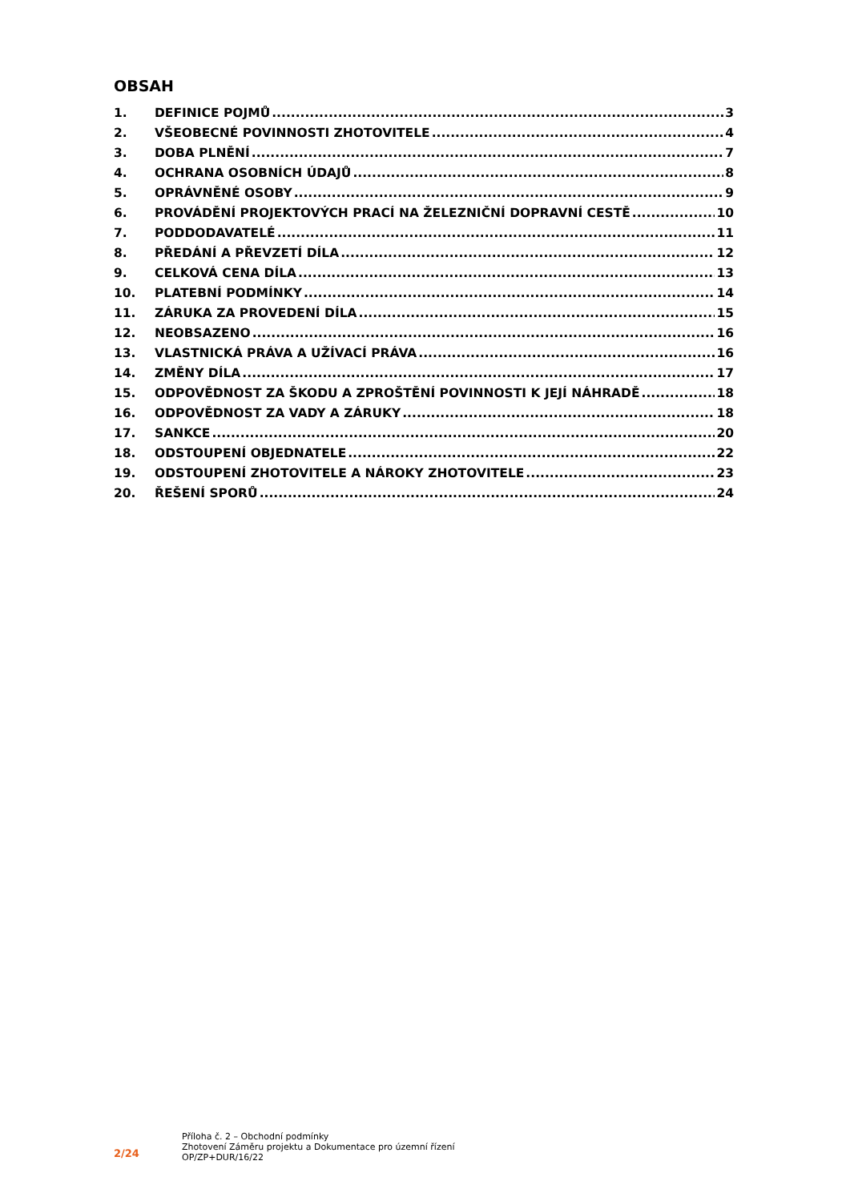OBSAH
1. DEFINICE POJMŮ 3
2. VŠEOBECNÉ POVINNOSTI ZHOTOVITELE 4
3. DOBA PLNĚNÍ 7
4. OCHRANA OSOBNÍCH ÚDAJŮ 8
5. OPRÁVNĚNÉ OSOBY 9
6. PROVÁDĚNÍ PROJEKTOVÝCH PRACÍ NA ŽELEZNIČNÍ DOPRAVNÍ CESTĚ 10
7. PODDODAVATELÉ 11
8. PŘEDÁNÍ A PŘEVZETÍ DÍLA 12
9. CELKOVÁ CENA DÍLA 13
10. PLATEBNÍ PODMÍNKY 14
11. ZÁRUKA ZA PROVEDENÍ DÍLA 15
12. NEOBSAZENO 16
13. VLASTNICKÁ PRÁVA A UŽÍVACÍ PRÁVA 16
14. ZMĚNY DÍLA 17
15. ODPOVĚDNOST ZA ŠKODU A ZPROŠTĚNÍ POVINNOSTI K JEJÍ NÁHRADĚ 18
16. ODPOVĚDNOST ZA VADY A ZÁRUKY 18
17. SANKCE 20
18. ODSTOUPENÍ OBJEDNATELE 22
19. ODSTOUPENÍ ZHOTOVITELE A NÁROKY ZHOTOVITELE 23
20. ŘEŠENÍ SPORŮ 24
2/24
Příloha č. 2 – Obchodní podmínky
Zhotovení Záměru projektu a Dokumentace pro územní řízení
OP/ZP+DUR/16/22